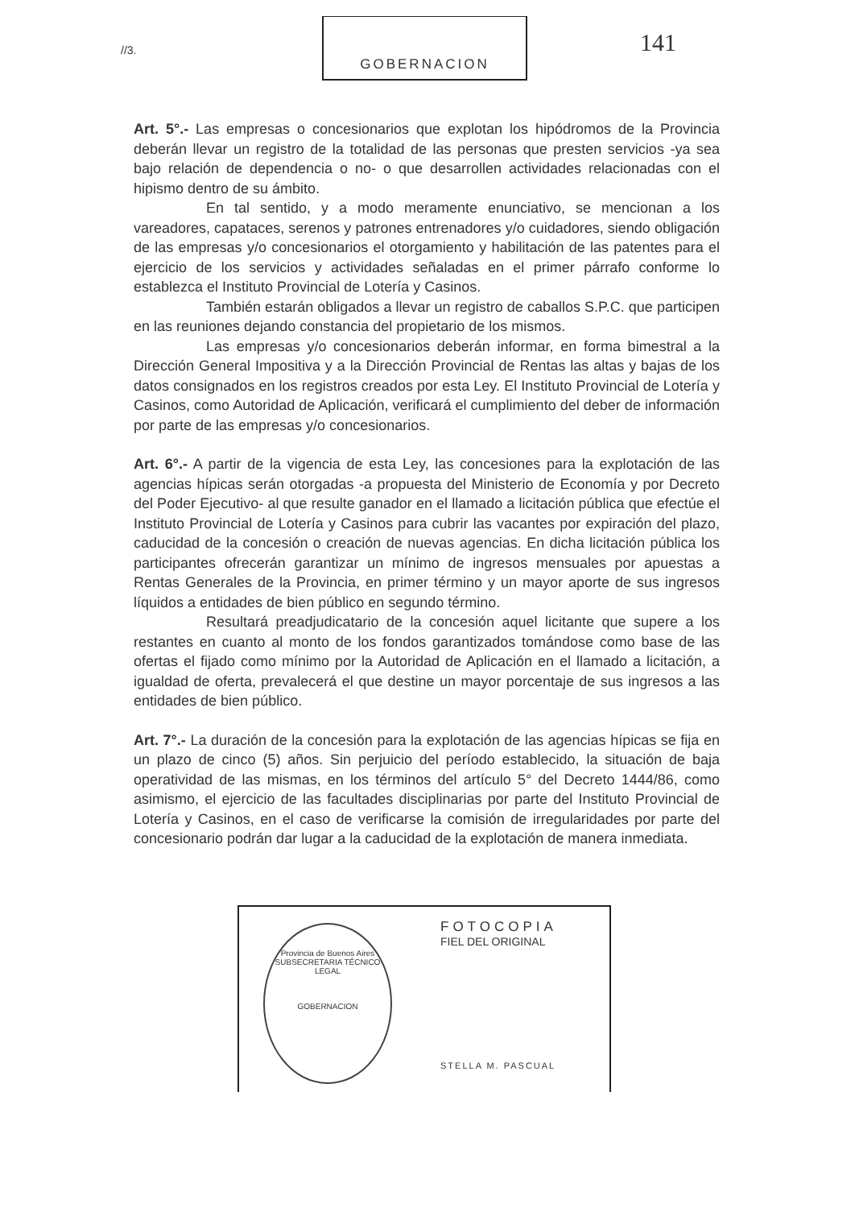//3.
GOBERNACION
141
Art. 5°.- Las empresas o concesionarios que explotan los hipódromos de la Provincia deberán llevar un registro de la totalidad de las personas que presten servicios -ya sea bajo relación de dependencia o no- o que desarrollen actividades relacionadas con el hipismo dentro de su ámbito.
En tal sentido, y a modo meramente enunciativo, se mencionan a los vareadores, capataces, serenos y patrones entrenadores y/o cuidadores, siendo obligación de las empresas y/o concesionarios el otorgamiento y habilitación de las patentes para el ejercicio de los servicios y actividades señaladas en el primer párrafo conforme lo establezca el Instituto Provincial de Lotería y Casinos.
También estarán obligados a llevar un registro de caballos S.P.C. que participen en las reuniones dejando constancia del propietario de los mismos.
Las empresas y/o concesionarios deberán informar, en forma bimestral a la Dirección General Impositiva y a la Dirección Provincial de Rentas las altas y bajas de los datos consignados en los registros creados por esta Ley. El Instituto Provincial de Lotería y Casinos, como Autoridad de Aplicación, verificará el cumplimiento del deber de información por parte de las empresas y/o concesionarios.
Art. 6°.- A partir de la vigencia de esta Ley, las concesiones para la explotación de las agencias hípicas serán otorgadas -a propuesta del Ministerio de Economía y por Decreto del Poder Ejecutivo- al que resulte ganador en el llamado a licitación pública que efectúe el Instituto Provincial de Lotería y Casinos para cubrir las vacantes por expiración del plazo, caducidad de la concesión o creación de nuevas agencias. En dicha licitación pública los participantes ofrecerán garantizar un mínimo de ingresos mensuales por apuestas a Rentas Generales de la Provincia, en primer término y un mayor aporte de sus ingresos líquidos a entidades de bien público en segundo término.
Resultará preadjudicatario de la concesión aquel licitante que supere a los restantes en cuanto al monto de los fondos garantizados tomándose como base de las ofertas el fijado como mínimo por la Autoridad de Aplicación en el llamado a licitación, a igualdad de oferta, prevalecerá el que destine un mayor porcentaje de sus ingresos a las entidades de bien público.
Art. 7°.- La duración de la concesión para la explotación de las agencias hípicas se fija en un plazo de cinco (5) años. Sin perjuicio del período establecido, la situación de baja operatividad de las mismas, en los términos del artículo 5° del Decreto 1444/86, como asimismo, el ejercicio de las facultades disciplinarias por parte del Instituto Provincial de Lotería y Casinos, en el caso de verificarse la comisión de irregularidades por parte del concesionario podrán dar lugar a la caducidad de la explotación de manera inmediata.
Provincia de Buenos Aires
SUBSECRETARIA TÉCNICO LEGAL
GOBERNACION
FOTOCOPIA
FIEL DEL ORIGINAL
STELLA M. PASCUAL